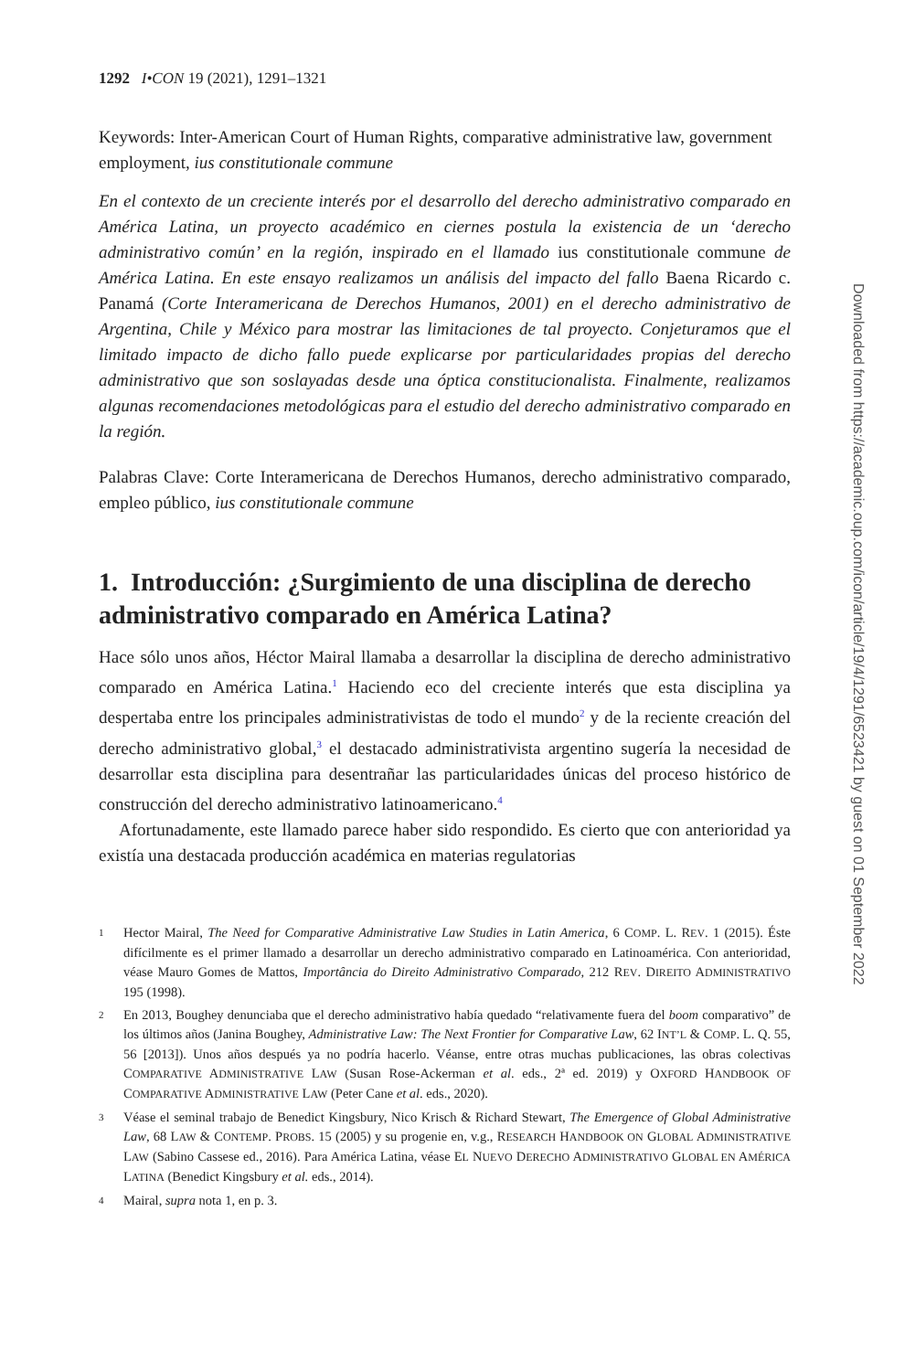1292 I•CON 19 (2021), 1291–1321
Keywords: Inter-American Court of Human Rights, comparative administrative law, government employment, ius constitutionale commune
En el contexto de un creciente interés por el desarrollo del derecho administrativo comparado en América Latina, un proyecto académico en ciernes postula la existencia de un ‘derecho administrativo común’ en la región, inspirado en el llamado ius constitutionale commune de América Latina. En este ensayo realizamos un análisis del impacto del fallo Baena Ricardo c. Panamá (Corte Interamericana de Derechos Humanos, 2001) en el derecho administrativo de Argentina, Chile y México para mostrar las limitaciones de tal proyecto. Conjeturamos que el limitado impacto de dicho fallo puede explicarse por particularidades propias del derecho administrativo que son soslayadas desde una óptica constitucionalista. Finalmente, realizamos algunas recomendaciones metodológicas para el estudio del derecho administrativo comparado en la región.
Palabras Clave: Corte Interamericana de Derechos Humanos, derecho administrativo comparado, empleo público, ius constitutionale commune
1. Introducción: ¿Surgimiento de una disciplina de derecho administrativo comparado en América Latina?
Hace sólo unos años, Héctor Mairal llamaba a desarrollar la disciplina de derecho administrativo comparado en América Latina.<sup>1</sup> Haciendo eco del creciente interés que esta disciplina ya despertaba entre los principales administrativistas de todo el mundo<sup>2</sup> y de la reciente creación del derecho administrativo global,<sup>3</sup> el destacado administrativista argentino sugería la necesidad de desarrollar esta disciplina para desentrañar las particularidades únicas del proceso histórico de construcción del derecho administrativo latinoamericano.<sup>4</sup>
Afortunadamente, este llamado parece haber sido respondido. Es cierto que con anterioridad ya existía una destacada producción académica en materias regulatorias
1 Hector Mairal, The Need for Comparative Administrative Law Studies in Latin America, 6 COMP. L. REV. 1 (2015). Éste difícilmente es el primer llamado a desarrollar un derecho administrativo comparado en Latinoamérica. Con anterioridad, véase Mauro Gomes de Mattos, Importância do Direito Administrativo Comparado, 212 REV. DIREITO ADMINISTRATIVO 195 (1998).
2 En 2013, Boughey denunciaba que el derecho administrativo había quedado “relativamente fuera del boom comparativo” de los últimos años (Janina Boughey, Administrative Law: The Next Frontier for Comparative Law, 62 INT’L & COMP. L. Q. 55, 56 [2013]). Unos años después ya no podría hacerlo. Véanse, entre otras muchas publicaciones, las obras colectivas COMPARATIVE ADMINISTRATIVE LAW (Susan Rose-Ackerman et al. eds., 2ª ed. 2019) y OXFORD HANDBOOK OF COMPARATIVE ADMINISTRATIVE LAW (Peter Cane et al. eds., 2020).
3 Véase el seminal trabajo de Benedict Kingsbury, Nico Krisch & Richard Stewart, The Emergence of Global Administrative Law, 68 LAW & CONTEMP. PROBS. 15 (2005) y su progenie en, v.g., RESEARCH HANDBOOK ON GLOBAL ADMINISTRATIVE LAW (Sabino Cassese ed., 2016). Para América Latina, véase EL NUEVO DERECHO ADMINISTRATIVO GLOBAL EN AMÉRICA LATINA (Benedict Kingsbury et al. eds., 2014).
4 Mairal, supra nota 1, en p. 3.
Downloaded from https://academic.oup.com/icon/article/19/4/1291/6523421 by guest on 01 September 2022